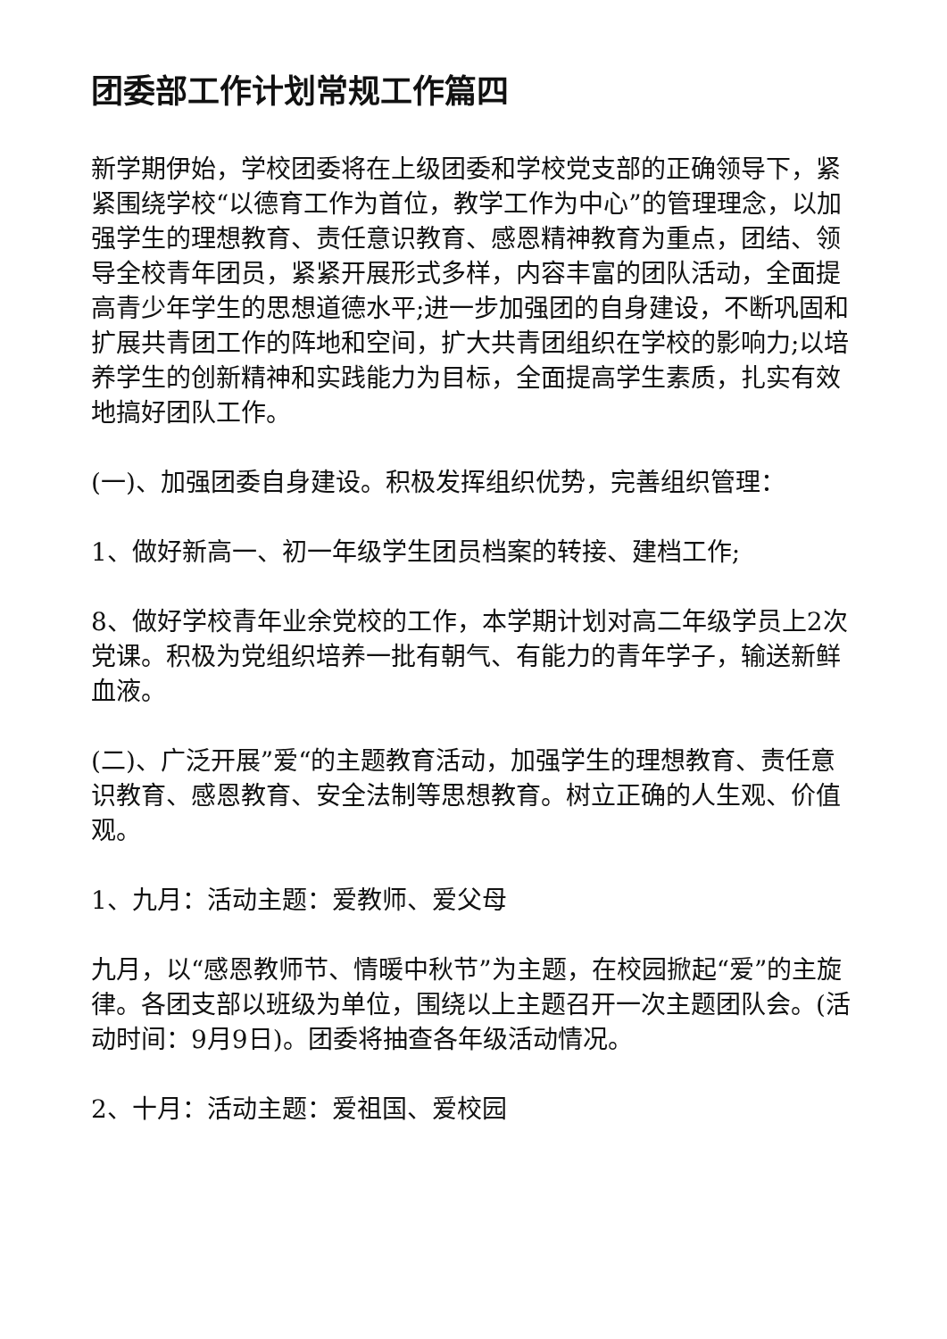团委部工作计划常规工作篇四
新学期伊始，学校团委将在上级团委和学校党支部的正确领导下，紧紧围绕学校“以德育工作为首位，教学工作为中心”的管理理念，以加强学生的理想教育、责任意识教育、感恩精神教育为重点，团结、领导全校青年团员，紧紧开展形式多样，内容丰富的团队活动，全面提高青少年学生的思想道德水平;进一步加强团的自身建设，不断巩固和扩展共青团工作的阵地和空间，扩大共青团组织在学校的影响力;以培养学生的创新精神和实践能力为目标，全面提高学生素质，扎实有效地搞好团队工作。
(一)、加强团委自身建设。积极发挥组织优势，完善组织管理：
1、做好新高一、初一年级学生团员档案的转接、建档工作;
8、做好学校青年业余党校的工作，本学期计划对高二年级学员上2次党课。积极为党组织培养一批有朝气、有能力的青年学子，输送新鲜血液。
(二)、广泛开展”爱“的主题教育活动，加强学生的理想教育、责任意识教育、感恩教育、安全法制等思想教育。树立正确的人生观、价值观。
1、九月：活动主题：爱教师、爱父母
九月，以“感恩教师节、情暖中秋节”为主题，在校园掀起“爱”的主旋律。各团支部以班级为单位，围绕以上主题召开一次主题团队会。(活动时间：9月9日)。团委将抽查各年级活动情况。
2、十月：活动主题：爱祖国、爱校园